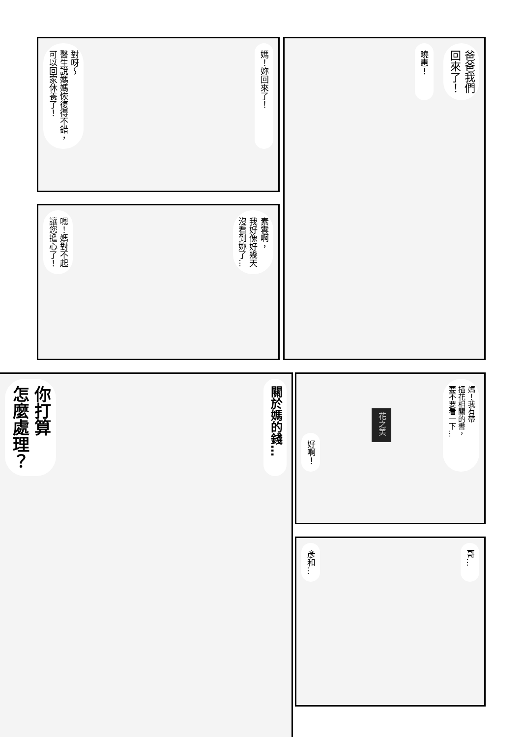媽！妳回來了！ 對呀～
醫生說媽媽恢復得不錯，
可以回家休養了！
爸爸我們
回來了！ 曉惠！
素雲啊，
我好像好幾天
沒看到妳了… 嗯！媽對不起
讓您擔心了！
關於媽的錢… 你打算
怎麼處理？
媽！我有帶
插花相關的書，
要不要看一下… 花之美 好啊！
哥… 彥和…